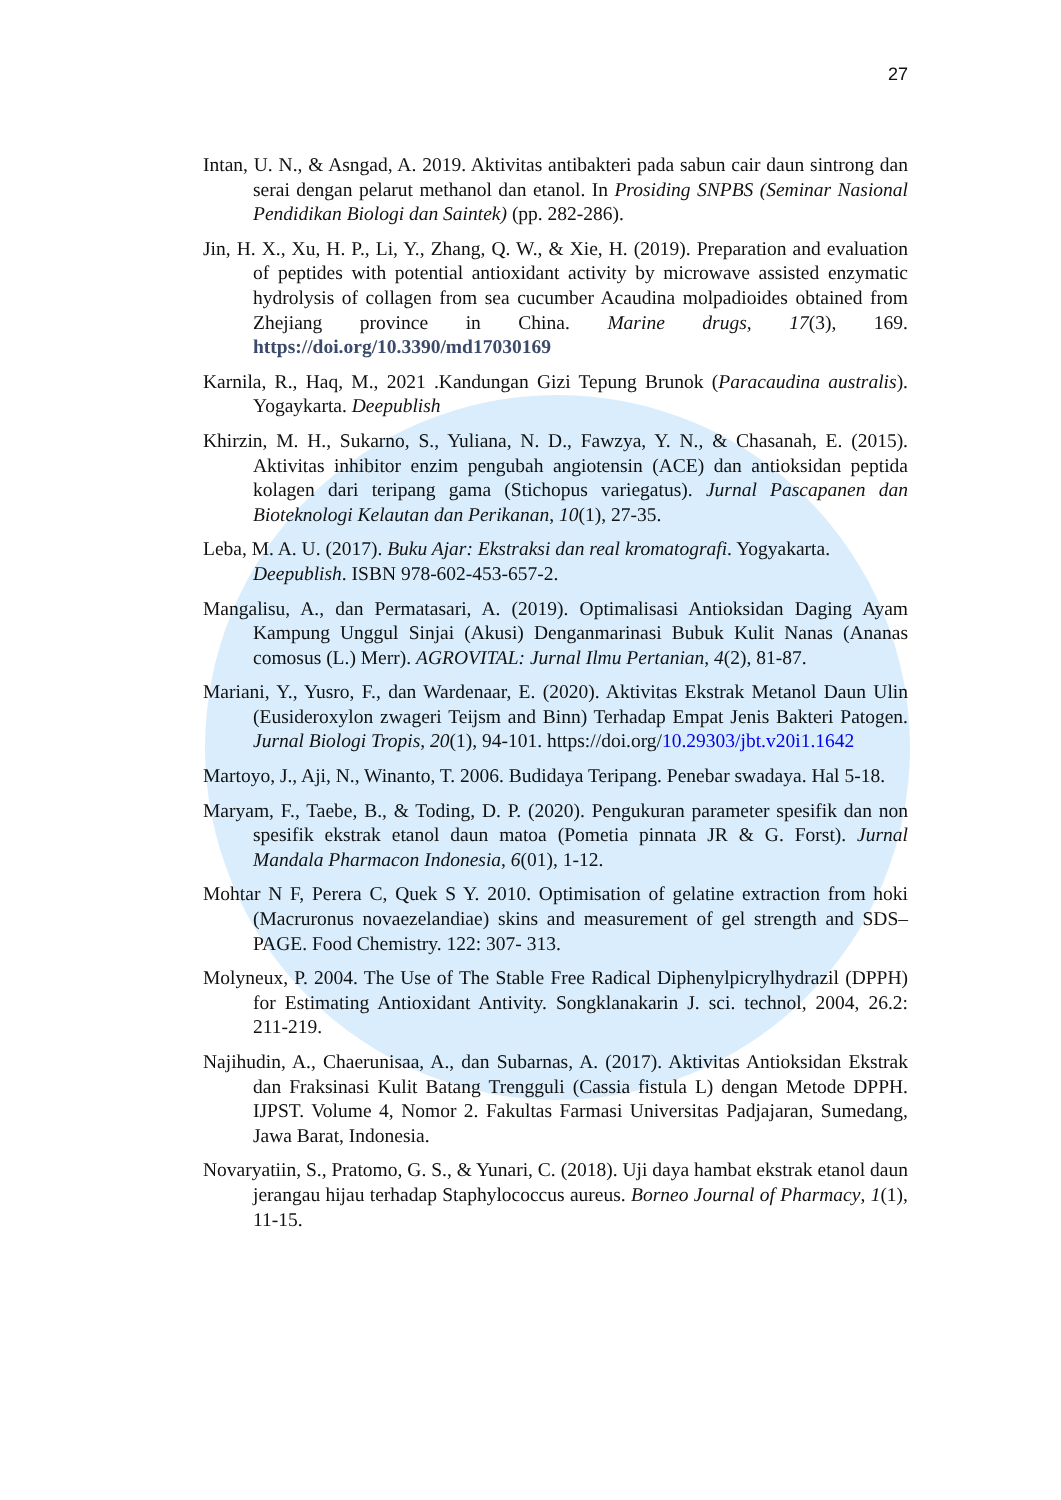27
Intan, U. N., & Asngad, A. 2019. Aktivitas antibakteri pada sabun cair daun sintrong dan serai dengan pelarut methanol dan etanol. In Prosiding SNPBS (Seminar Nasional Pendidikan Biologi dan Saintek) (pp. 282-286).
Jin, H. X., Xu, H. P., Li, Y., Zhang, Q. W., & Xie, H. (2019). Preparation and evaluation of peptides with potential antioxidant activity by microwave assisted enzymatic hydrolysis of collagen from sea cucumber Acaudina molpadioides obtained from Zhejiang province in China. Marine drugs, 17(3), 169. https://doi.org/10.3390/md17030169
Karnila, R., Haq, M., 2021 .Kandungan Gizi Tepung Brunok (Paracaudina australis). Yogaykarta. Deepublish
Khirzin, M. H., Sukarno, S., Yuliana, N. D., Fawzya, Y. N., & Chasanah, E. (2015). Aktivitas inhibitor enzim pengubah angiotensin (ACE) dan antioksidan peptida kolagen dari teripang gama (Stichopus variegatus). Jurnal Pascapanen dan Bioteknologi Kelautan dan Perikanan, 10(1), 27-35.
Leba, M. A. U. (2017). Buku Ajar: Ekstraksi dan real kromatografi. Yogyakarta. Deepublish. ISBN 978-602-453-657-2.
Mangalisu, A., dan Permatasari, A. (2019). Optimalisasi Antioksidan Daging Ayam Kampung Unggul Sinjai (Akusi) Denganmarinasi Bubuk Kulit Nanas (Ananas comosus (L.) Merr). AGROVITAL: Jurnal Ilmu Pertanian, 4(2), 81-87.
Mariani, Y., Yusro, F., dan Wardenaar, E. (2020). Aktivitas Ekstrak Metanol Daun Ulin (Eusideroxylon zwageri Teijsm and Binn) Terhadap Empat Jenis Bakteri Patogen. Jurnal Biologi Tropis, 20(1), 94-101. https://doi.org/10.29303/jbt.v20i1.1642
Martoyo, J., Aji, N., Winanto, T. 2006. Budidaya Teripang. Penebar swadaya. Hal 5-18.
Maryam, F., Taebe, B., & Toding, D. P. (2020). Pengukuran parameter spesifik dan non spesifik ekstrak etanol daun matoa (Pometia pinnata JR & G. Forst). Jurnal Mandala Pharmacon Indonesia, 6(01), 1-12.
Mohtar N F, Perera C, Quek S Y. 2010. Optimisation of gelatine extraction from hoki (Macruronus novaezelandiae) skins and measurement of gel strength and SDS–PAGE. Food Chemistry. 122: 307- 313.
Molyneux, P. 2004. The Use of The Stable Free Radical Diphenylpicrylhydrazil (DPPH) for Estimating Antioxidant Antivity. Songklanakarin J. sci. technol, 2004, 26.2: 211-219.
Najihudin, A., Chaerunisaa, A., dan Subarnas, A. (2017). Aktivitas Antioksidan Ekstrak dan Fraksinasi Kulit Batang Trengguli (Cassia fistula L) dengan Metode DPPH. IJPST. Volume 4, Nomor 2. Fakultas Farmasi Universitas Padjajaran, Sumedang, Jawa Barat, Indonesia.
Novaryatiin, S., Pratomo, G. S., & Yunari, C. (2018). Uji daya hambat ekstrak etanol daun jerangau hijau terhadap Staphylococcus aureus. Borneo Journal of Pharmacy, 1(1), 11-15.